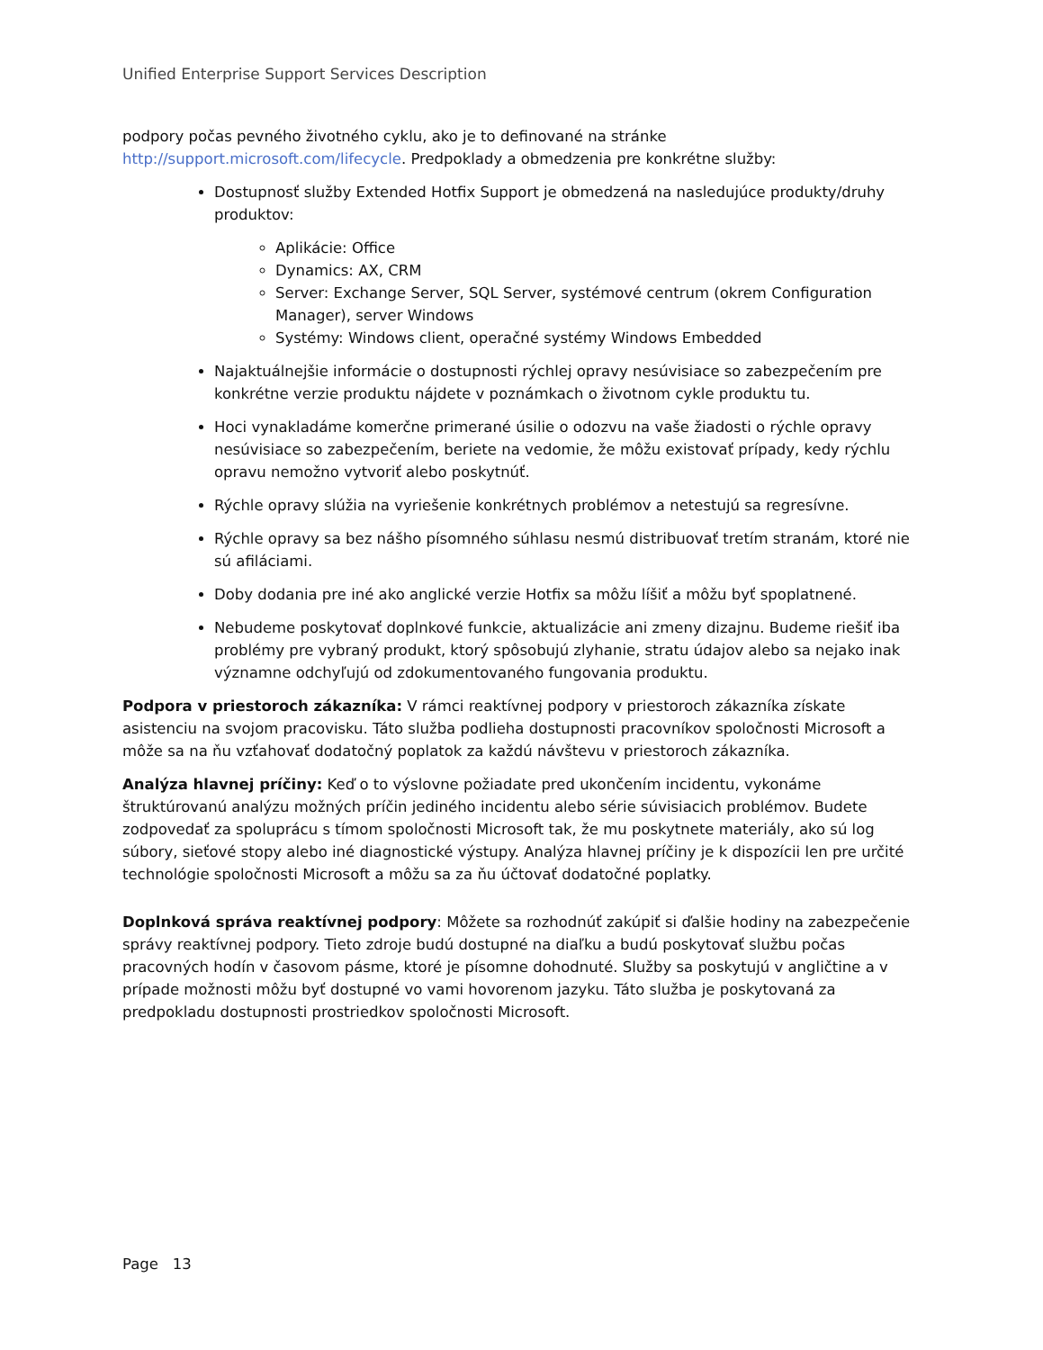Unified Enterprise Support Services Description
podpory počas pevného životného cyklu, ako je to definované na stránke http://support.microsoft.com/lifecycle. Predpoklady a obmedzenia pre konkrétne služby:
Dostupnosť služby Extended Hotfix Support je obmedzená na nasledujúce produkty/druhy produktov:
Aplikácie: Office
Dynamics: AX, CRM
Server: Exchange Server, SQL Server, systémové centrum (okrem Configuration Manager), server Windows
Systémy: Windows client, operačné systémy Windows Embedded
Najaktuálnejšie informácie o dostupnosti rýchlej opravy nesúvisiace so zabezpečením pre konkrétne verzie produktu nájdete v poznámkach o životnom cykle produktu tu.
Hoci vynakladáme komerčne primerané úsilie o odozvu na vaše žiadosti o rýchle opravy nesúvisiace so zabezpečením, beriete na vedomie, že môžu existovať prípady, kedy rýchlu opravu nemožno vytvoriť alebo poskytnúť.
Rýchle opravy slúžia na vyriešenie konkrétnych problémov a netestujú sa regresívne.
Rýchle opravy sa bez nášho písomného súhlasu nesmú distribuovať tretím stranám, ktoré nie sú afiláciami.
Doby dodania pre iné ako anglické verzie Hotfix sa môžu líšiť a môžu byť spoplatnené.
Nebudeme poskytovať doplnkové funkcie, aktualizácie ani zmeny dizajnu. Budeme riešiť iba problémy pre vybraný produkt, ktorý spôsobujú zlyhanie, stratu údajov alebo sa nejako inak významne odchyľujú od zdokumentovaného fungovania produktu.
Podpora v priestoroch zákazníka: V rámci reaktívnej podpory v priestoroch zákazníka získate asistenciu na svojom pracovisku. Táto služba podlieha dostupnosti pracovníkov spoločnosti Microsoft a môže sa na ňu vzťahovať dodatočný poplatok za každú návštevu v priestoroch zákazníka.
Analýza hlavnej príčiny: Keď o to výslovne požiadate pred ukončením incidentu, vykonáme štruktúrovanú analýzu možných príčin jediného incidentu alebo série súvisiacich problémov. Budete zodpovedať za spoluprácu s tímom spoločnosti Microsoft tak, že mu poskytnete materiály, ako sú log súbory, sieťové stopy alebo iné diagnostické výstupy. Analýza hlavnej príčiny je k dispozícii len pre určité technológie spoločnosti Microsoft a môžu sa za ňu účtovať dodatočné poplatky.
Doplnková správa reaktívnej podpory: Môžete sa rozhodnúť zakúpiť si ďalšie hodiny na zabezpečenie správy reaktívnej podpory. Tieto zdroje budú dostupné na diaľku a budú poskytovať službu počas pracovných hodín v časovom pásme, ktoré je písomne dohodnuté. Služby sa poskytujú v angličtine a v prípade možnosti môžu byť dostupné vo vami hovorenom jazyku. Táto služba je poskytovaná za predpokladu dostupnosti prostriedkov spoločnosti Microsoft.
Page 13